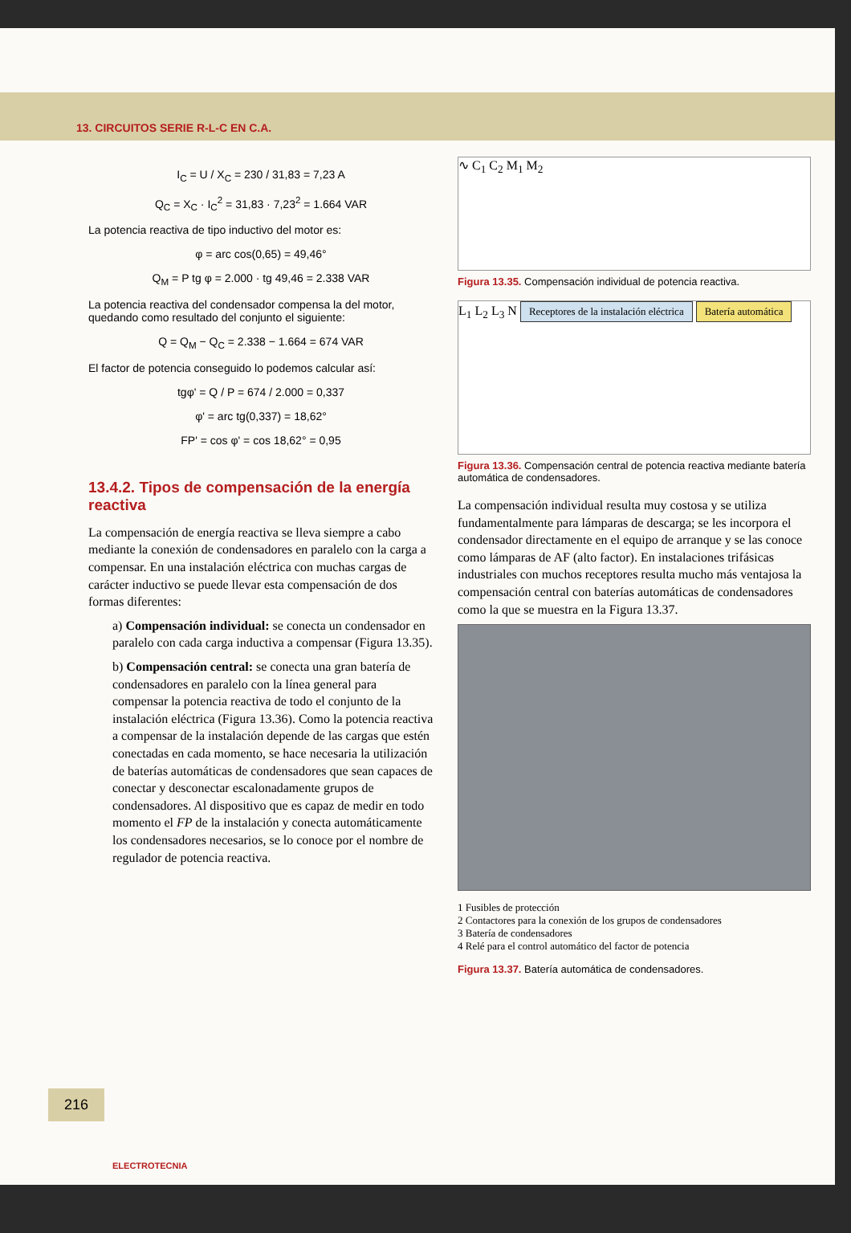13. CIRCUITOS SERIE R-L-C EN C.A.
I<sub>C</sub> = U / X<sub>C</sub> = 230 / 31,83 = 7,23 A
Q<sub>C</sub> = X<sub>C</sub> · I<sub>C</sub><sup>2</sup> = 31,83 · 7,23<sup>2</sup> = 1.664 VAR
La potencia reactiva de tipo inductivo del motor es:
φ = arc cos(0,65) = 49,46°
Q<sub>M</sub> = P tg φ = 2.000 · tg 49,46 = 2.338 VAR
La potencia reactiva del condensador compensa la del motor, quedando como resultado del conjunto el siguiente:
Q = Q<sub>M</sub> − Q<sub>C</sub> = 2.338 − 1.664 = 674 VAR
El factor de potencia conseguido lo podemos calcular así:
tgφ' = Q / P = 674 / 2.000 = 0,337
φ' = arc tg(0,337) = 18,62°
FP' = cos φ' = cos 18,62° = 0,95
13.4.2. Tipos de compensación de la energía reactiva
La compensación de energía reactiva se lleva siempre a cabo mediante la conexión de condensadores en paralelo con la carga a compensar. En una instalación eléctrica con muchas cargas de carácter inductivo se puede llevar esta compensación de dos formas diferentes:
a) Compensación individual: se conecta un condensador en paralelo con cada carga inductiva a compensar (Figura 13.35).
b) Compensación central: se conecta una gran batería de condensadores en paralelo con la línea general para compensar la potencia reactiva de todo el conjunto de la instalación eléctrica (Figura 13.36). Como la potencia reactiva a compensar de la instalación depende de las cargas que estén conectadas en cada momento, se hace necesaria la utilización de baterías automáticas de condensadores que sean capaces de conectar y desconectar escalonadamente grupos de condensadores. Al dispositivo que es capaz de medir en todo momento el FP de la instalación y conecta automáticamente los condensadores necesarios, se lo conoce por el nombre de regulador de potencia reactiva.
∿ C<sub>1</sub> C<sub>2</sub> M<sub>1</sub> M<sub>2</sub>
Figura 13.35. Compensación individual de potencia reactiva.
L<sub>1</sub> L<sub>2</sub> L<sub>3</sub> N Receptores de la instalación eléctrica Batería automática
Figura 13.36. Compensación central de potencia reactiva mediante batería automática de condensadores.
La compensación individual resulta muy costosa y se utiliza fundamentalmente para lámparas de descarga; se les incorpora el condensador directamente en el equipo de arranque y se las conoce como lámparas de AF (alto factor). En instalaciones trifásicas industriales con muchos receptores resulta mucho más ventajosa la compensación central con baterías automáticas de condensadores como la que se muestra en la Figura 13.37.
1 Fusibles de protección
2 Contactores para la conexión de los grupos de condensadores
3 Batería de condensadores
4 Relé para el control automático del factor de potencia
Figura 13.37. Batería automática de condensadores.
216
ELECTROTECNIA